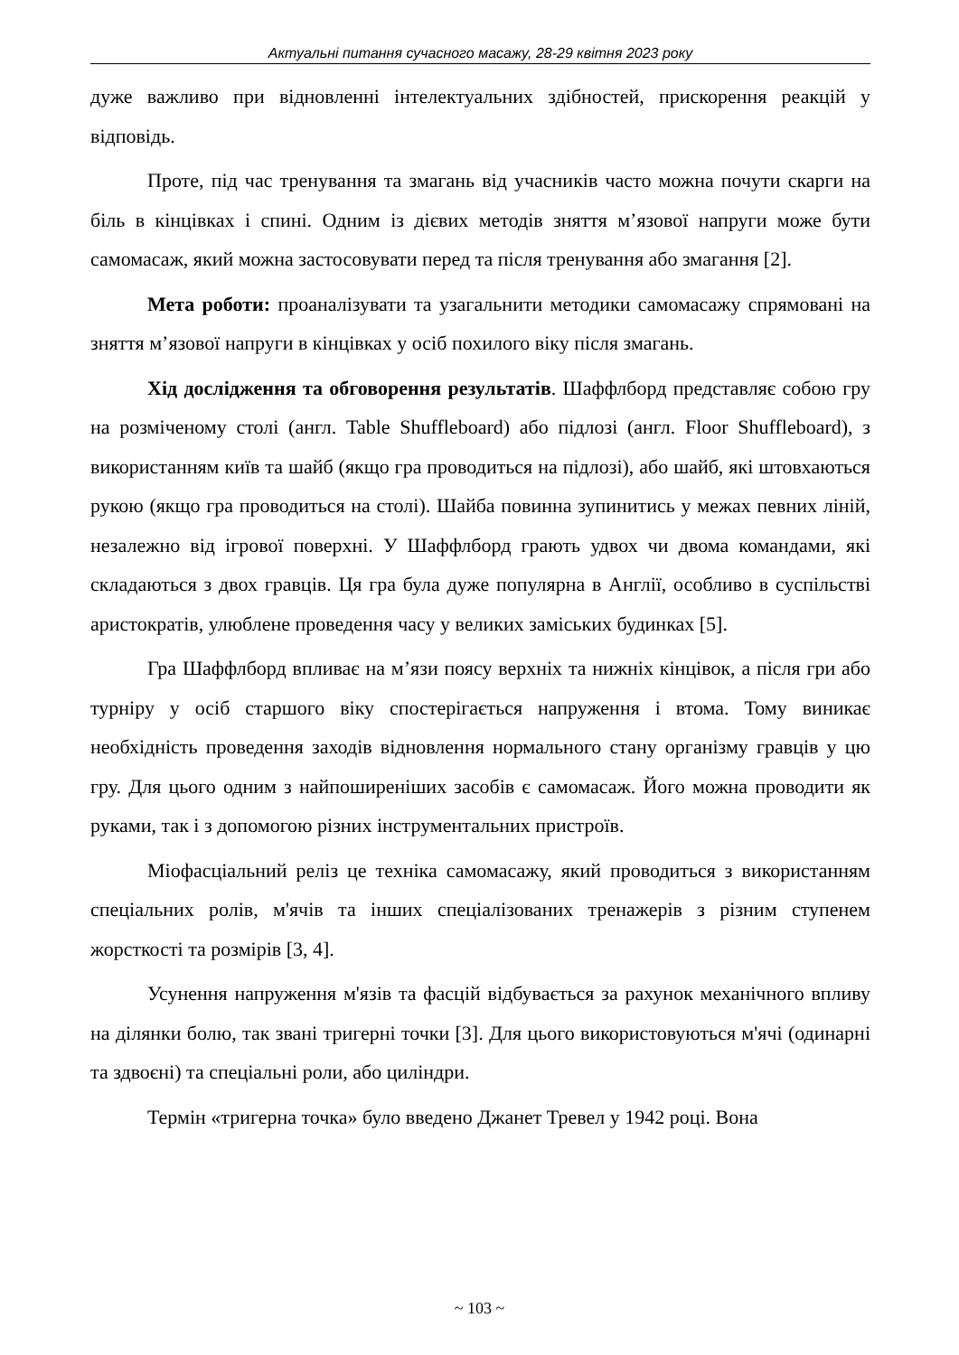Актуальні питання сучасного масажу, 28-29 квітня 2023 року
дуже важливо при відновленні інтелектуальних здібностей, прискорення реакцій у відповідь.
Проте, під час тренування та змагань від учасників часто можна почути скарги на біль в кінцівках і спині. Одним із дієвих методів зняття м’язової напруги може бути самомасаж, який можна застосовувати перед та після тренування або змагання [2].
Мета роботи: проаналізувати та узагальнити методики самомасажу спрямовані на зняття м’язової напруги в кінцівках у осіб похилого віку після змагань.
Хід дослідження та обговорення результатів. Шаффлборд представляє собою гру на розміченому столі (англ. Table Shuffleboard) або підлозі (англ. Floor Shuffleboard), з використанням київ та шайб (якщо гра проводиться на підлозі), або шайб, які штовхаються рукою (якщо гра проводиться на столі). Шайба повинна зупинитись у межах певних ліній, незалежно від ігрової поверхні. У Шаффлборд грають удвох чи двома командами, які складаються з двох гравців. Ця гра була дуже популярна в Англії, особливо в суспільстві аристократів, улюблене проведення часу у великих заміських будинках [5].
Гра Шаффлборд впливає на м’язи поясу верхніх та нижніх кінцівок, а після гри або турніру у осіб старшого віку спостерігається напруження і втома. Тому виникає необхідність проведення заходів відновлення нормального стану організму гравців у цю гру. Для цього одним з найпоширеніших засобів є самомасаж. Його можна проводити як руками, так і з допомогою різних інструментальних пристроїв.
Міофасціальний реліз це техніка самомасажу, який проводиться з використанням спеціальних ролів, м'ячів та інших спеціалізованих тренажерів з різним ступенем жорсткості та розмірів [3, 4].
Усунення напруження м'язів та фасцій відбувається за рахунок механічного впливу на ділянки болю, так звані тригерні точки [3]. Для цього використовуються м'ячі (одинарні та здвоєні) та спеціальні роли, або циліндри.
Термін «тригерна точка» було введено Джанет Тревел у 1942 році. Вона
~ 103 ~